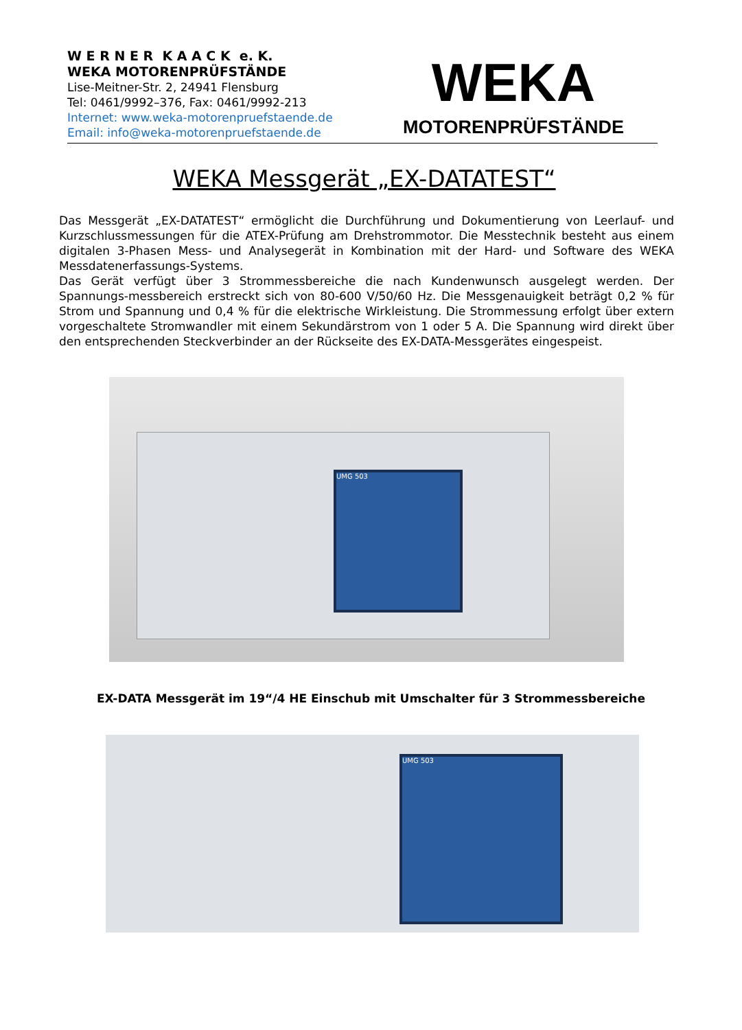W E R N E R K A A C K e. K.
WEKA MOTORENPRÜFSTÄNDE
Lise-Meitner-Str. 2, 24941 Flensburg
Tel: 0461/9992–376, Fax: 0461/9992-213
Internet: www.weka-motorenpruefstaende.de
Email: info@weka-motorenpruefstaende.de
WEKA
MOTORENPRÜFSTÄNDE
WEKA Messgerät „EX-DATATEST“
Das Messgerät „EX-DATATEST“ ermöglicht die Durchführung und Dokumentierung von Leerlauf- und Kurzschlussmessungen für die ATEX-Prüfung am Drehstrommotor. Die Messtechnik besteht aus einem digitalen 3-Phasen Mess- und Analysegerät in Kombination mit der Hard- und Software des WEKA Messdatenerfassungs-Systems.
Das Gerät verfügt über 3 Strommessbereiche die nach Kundenwunsch ausgelegt werden. Der Spannungs-messbereich erstreckt sich von 80-600 V/50/60 Hz. Die Messgenauigkeit beträgt 0,2 % für Strom und Spannung und 0,4 % für die elektrische Wirkleistung. Die Strommessung erfolgt über extern vorgeschaltete Stromwandler mit einem Sekundärstrom von 1 oder 5 A. Die Spannung wird direkt über den entsprechenden Steckverbinder an der Rückseite des EX-DATA-Messgerätes eingespeist.
UMG 503
EX-DATA Messgerät im 19“/4 HE Einschub mit Umschalter für 3 Strommessbereiche
UMG 503